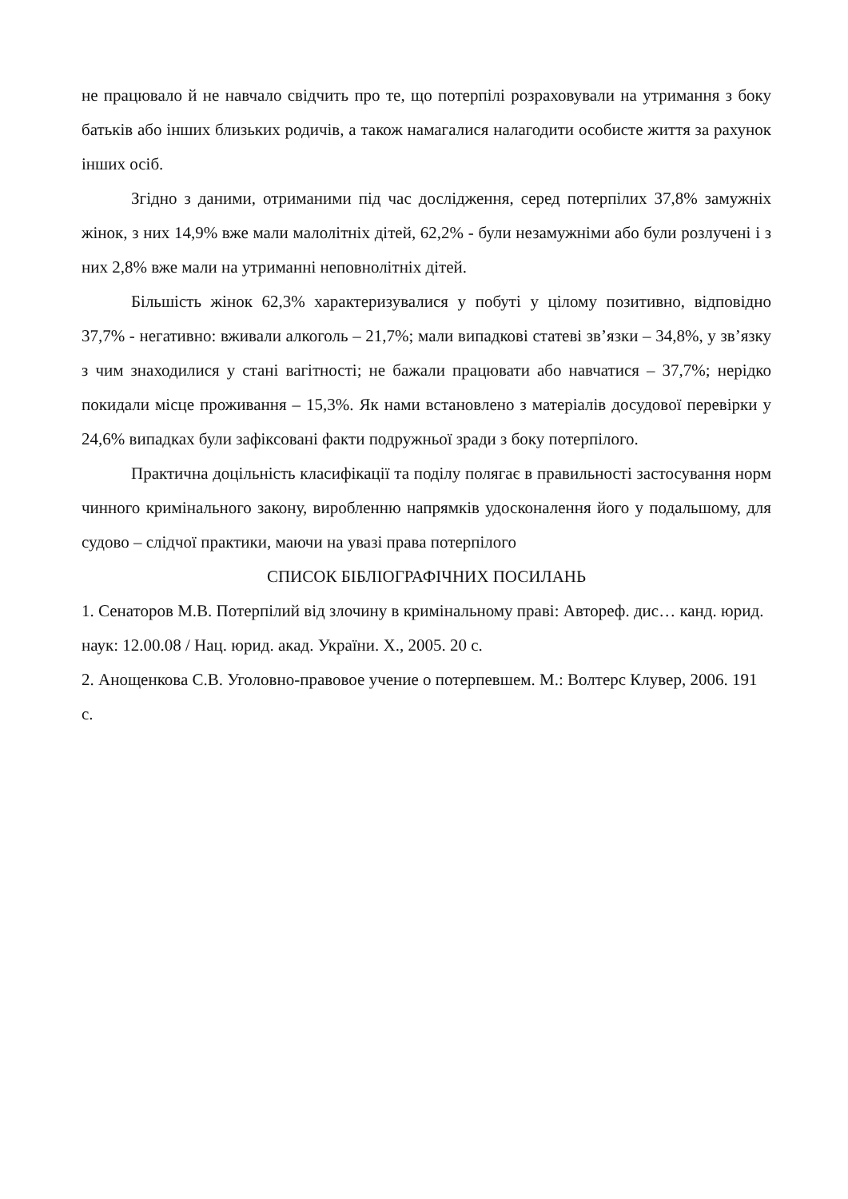не працювало й не навчало свідчить про те, що потерпілі розраховували на утримання з боку батьків або інших близьких родичів, а також намагалися налагодити особисте життя за рахунок інших осіб.
Згідно з даними, отриманими під час дослідження, серед потерпілих 37,8% замужніх жінок, з них 14,9% вже мали малолітніх дітей, 62,2% - були незамужніми або були розлучені і з них 2,8% вже мали на утриманні неповнолітніх дітей.
Більшість жінок 62,3% характеризувалися у побуті у цілому позитивно, відповідно 37,7% - негативно: вживали алкоголь – 21,7%; мали випадкові статеві зв’язки – 34,8%, у зв’язку з чим знаходилися у стані вагітності; не бажали працювати або навчатися – 37,7%; нерідко покидали місце проживання – 15,3%. Як нами встановлено з матеріалів досудової перевірки у 24,6% випадках були зафіксовані факти подружньої зради з боку потерпілого.
Практична доцільність класифікації та поділу полягає в правильності застосування норм чинного кримінального закону, виробленню напрямків удосконалення його у подальшому, для судово – слідчої практики, маючи на увазі права потерпілого
СПИСОК БІБЛІОГРАФІЧНИХ ПОСИЛАНЬ
1. Сенаторов М.В. Потерпілий від злочину в кримінальному праві: Автореф. дис… канд. юрид. наук: 12.00.08 / Нац. юрид. акад. України. Х., 2005. 20 с.
2. Анощенкова С.В. Уголовно-правовое учение о потерпевшем. М.: Волтерс Клувер, 2006. 191 с.